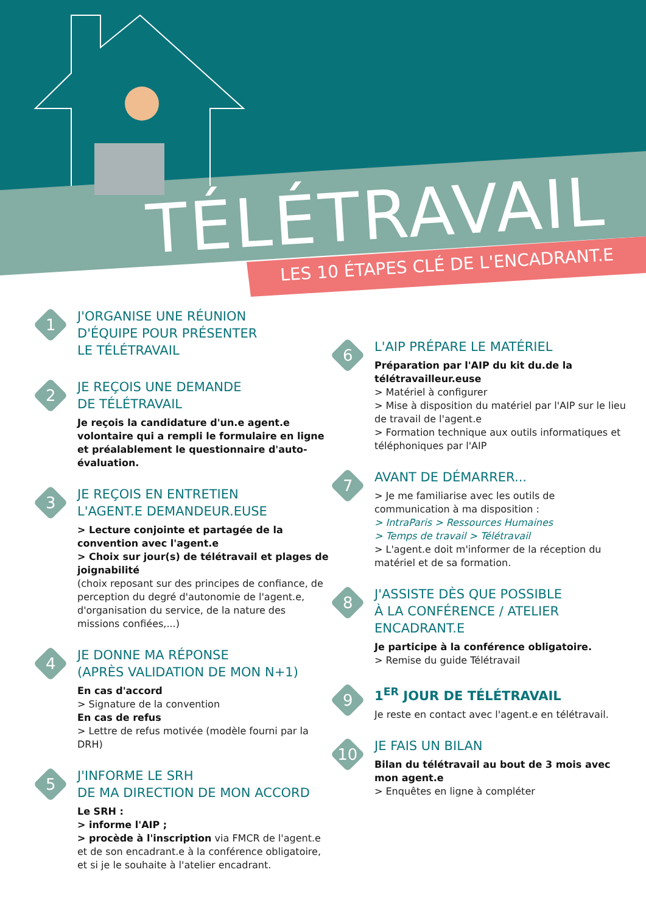TÉLÉTRAVAIL
LES 10 ÉTAPES CLÉ DE L'ENCADRANT.E
1
J'ORGANISE UNE RÉUNION
D'ÉQUIPE POUR PRÉSENTER
LE TÉLÉTRAVAIL
2
JE REÇOIS UNE DEMANDE
DE TÉLÉTRAVAIL
Je reçois la candidature d'un.e agent.e volontaire qui a rempli le formulaire en ligne et préalablement le questionnaire d'auto-évaluation.
3
JE REÇOIS EN ENTRETIEN
L'AGENT.E DEMANDEUR.EUSE
> Lecture conjointe et partagée de la convention avec l'agent.e
> Choix sur jour(s) de télétravail et plages de joignabilité
(choix reposant sur des principes de confiance, de perception du degré d'autonomie de l'agent.e, d'organisation du service, de la nature des missions confiées,...)
4
JE DONNE MA RÉPONSE
(APRÈS VALIDATION DE MON N+1)
En cas d'accord
> Signature de la convention
En cas de refus
> Lettre de refus motivée (modèle fourni par la DRH)
5
J'INFORME LE SRH
DE MA DIRECTION DE MON ACCORD
Le SRH :
> informe l'AIP ;
> procède à l'inscription via FMCR de l'agent.e et de son encadrant.e à la conférence obligatoire, et si je le souhaite à l'atelier encadrant.
6
L'AIP PRÉPARE LE MATÉRIEL
Préparation par l'AIP du kit du.de la télétravailleur.euse
> Matériel à configurer
> Mise à disposition du matériel par l'AIP sur le lieu de travail de l'agent.e
> Formation technique aux outils informatiques et téléphoniques par l'AIP
7
AVANT DE DÉMARRER...
> Je me familiarise avec les outils de communication à ma disposition :
> IntraParis > Ressources Humaines
> Temps de travail > Télétravail
> L'agent.e doit m'informer de la réception du matériel et de sa formation.
8
J'ASSISTE DÈS QUE POSSIBLE
À LA CONFÉRENCE / ATELIER
ENCADRANT.E
Je participe à la conférence obligatoire.
> Remise du guide Télétravail
9
1<sup>ER</sup> JOUR DE TÉLÉTRAVAIL
Je reste en contact avec l'agent.e en télétravail.
10
JE FAIS UN BILAN
Bilan du télétravail au bout de 3 mois avec mon agent.e
> Enquêtes en ligne à compléter